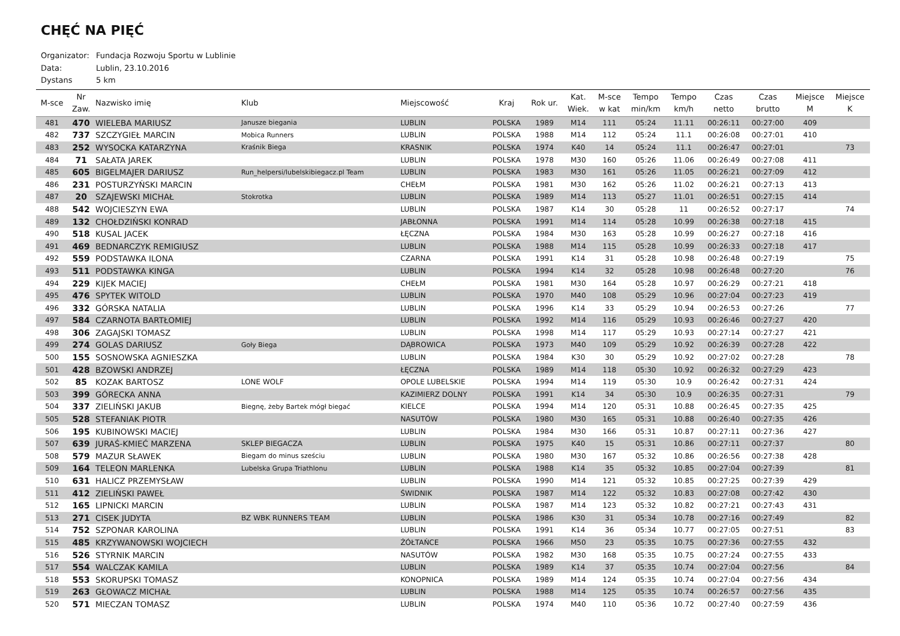CHĘĆ NA PIĘĆ
Organizator: Fundacja Rozwoju Sportu w Lublinie
Data: Lublin, 23.10.2016
Dystans 5 km
| M-sce | Nr Zaw. | Nazwisko imię | Klub | Miejscowość | Kraj | Rok ur. | Kat. Wiek. | M-sce w kat | Tempo min/km | Tempo km/h | Czas netto | Czas brutto | Miejsce M | Miejsce K |
| --- | --- | --- | --- | --- | --- | --- | --- | --- | --- | --- | --- | --- | --- | --- |
| 481 | 470 | WIELEBA MARIUSZ | Janusze biegania | LUBLIN | POLSKA | 1989 | M14 | 111 | 05:24 | 11.11 | 00:26:11 | 00:27:00 | 409 | |
| 482 | 737 | SZCZYGIEŁ MARCIN | Mobica Runners | LUBLIN | POLSKA | 1988 | M14 | 112 | 05:24 | 11.1 | 00:26:08 | 00:27:01 | 410 | |
| 483 | 252 | WYSOCKA KATARZYNA | Kraśnik Biega | KRASNIK | POLSKA | 1974 | K40 | 14 | 05:24 | 11.1 | 00:26:47 | 00:27:01 | | 73 |
| 484 | 71 | SAŁATA JAREK | | LUBLIN | POLSKA | 1978 | M30 | 160 | 05:26 | 11.06 | 00:26:49 | 00:27:08 | 411 | |
| 485 | 605 | BIGELMAJER DARIUSZ | Run_helpersi/lubelskibiegacz.pl Team | LUBLIN | POLSKA | 1983 | M30 | 161 | 05:26 | 11.05 | 00:26:21 | 00:27:09 | 412 | |
| 486 | 231 | POSTURZYŃSKI MARCIN | | CHEŁM | POLSKA | 1981 | M30 | 162 | 05:26 | 11.02 | 00:26:21 | 00:27:13 | 413 | |
| 487 | 20 | SZAJEWSKI MICHAŁ | Stokrotka | LUBLIN | POLSKA | 1989 | M14 | 113 | 05:27 | 11.01 | 00:26:51 | 00:27:15 | 414 | |
| 488 | 542 | WOJCIESZYN EWA | | LUBLIN | POLSKA | 1987 | K14 | 30 | 05:28 | 11 | 00:26:52 | 00:27:17 | | 74 |
| 489 | 132 | CHOŁDZIŃSKI KONRAD | | JABŁONNA | POLSKA | 1991 | M14 | 114 | 05:28 | 10.99 | 00:26:38 | 00:27:18 | 415 | |
| 490 | 518 | KUSAL JACEK | | ŁĘCZNA | POLSKA | 1984 | M30 | 163 | 05:28 | 10.99 | 00:26:27 | 00:27:18 | 416 | |
| 491 | 469 | BEDNARCZYK REMIGIUSZ | | LUBLIN | POLSKA | 1988 | M14 | 115 | 05:28 | 10.99 | 00:26:33 | 00:27:18 | 417 | |
| 492 | 559 | PODSTAWKA ILONA | | CZARNA | POLSKA | 1991 | K14 | 31 | 05:28 | 10.98 | 00:26:48 | 00:27:19 | | 75 |
| 493 | 511 | PODSTAWKA KINGA | | LUBLIN | POLSKA | 1994 | K14 | 32 | 05:28 | 10.98 | 00:26:48 | 00:27:20 | | 76 |
| 494 | 229 | KIJEK MACIEJ | | CHEŁM | POLSKA | 1981 | M30 | 164 | 05:28 | 10.97 | 00:26:29 | 00:27:21 | 418 | |
| 495 | 476 | SPYTEK WITOLD | | LUBLIN | POLSKA | 1970 | M40 | 108 | 05:29 | 10.96 | 00:27:04 | 00:27:23 | 419 | |
| 496 | 332 | GÓRSKA NATALIA | | LUBLIN | POLSKA | 1996 | K14 | 33 | 05:29 | 10.94 | 00:26:53 | 00:27:26 | | 77 |
| 497 | 584 | CZARNOTA BARTŁOMIEJ | | LUBLIN | POLSKA | 1992 | M14 | 116 | 05:29 | 10.93 | 00:26:46 | 00:27:27 | 420 | |
| 498 | 306 | ZAGAJSKI TOMASZ | | LUBLIN | POLSKA | 1998 | M14 | 117 | 05:29 | 10.93 | 00:27:14 | 00:27:27 | 421 | |
| 499 | 274 | GOLAS DARIUSZ | Goły Biega | DĄBROWICA | POLSKA | 1973 | M40 | 109 | 05:29 | 10.92 | 00:26:39 | 00:27:28 | 422 | |
| 500 | 155 | SOSNOWSKA AGNIESZKA | | LUBLIN | POLSKA | 1984 | K30 | 30 | 05:29 | 10.92 | 00:27:02 | 00:27:28 | | 78 |
| 501 | 428 | BZOWSKI ANDRZEJ | | ŁĘCZNA | POLSKA | 1989 | M14 | 118 | 05:30 | 10.92 | 00:26:32 | 00:27:29 | 423 | |
| 502 | 85 | KOZAK BARTOSZ | LONE WOLF | OPOLE LUBELSKIE | POLSKA | 1994 | M14 | 119 | 05:30 | 10.9 | 00:26:42 | 00:27:31 | 424 | |
| 503 | 399 | GÓRECKA ANNA | | KAZIMIERZ DOLNY | POLSKA | 1991 | K14 | 34 | 05:30 | 10.9 | 00:26:35 | 00:27:31 | | 79 |
| 504 | 337 | ZIELIŃSKI JAKUB | Biegnę, żeby Bartek mógł biegać | KIELCE | POLSKA | 1994 | M14 | 120 | 05:31 | 10.88 | 00:26:45 | 00:27:35 | 425 | |
| 505 | 528 | STEFANIAK PIOTR | | NASUTÓW | POLSKA | 1980 | M30 | 165 | 05:31 | 10.88 | 00:26:40 | 00:27:35 | 426 | |
| 506 | 195 | KUBINOWSKI MACIEJ | | LUBLIN | POLSKA | 1984 | M30 | 166 | 05:31 | 10.87 | 00:27:11 | 00:27:36 | 427 | |
| 507 | 639 | JURAŚ-KMIEĆ MARZENA | SKLEP BIEGACZA | LUBLIN | POLSKA | 1975 | K40 | 15 | 05:31 | 10.86 | 00:27:11 | 00:27:37 | | 80 |
| 508 | 579 | MAZUR SŁAWEK | Biegam do minus sześciu | LUBLIN | POLSKA | 1980 | M30 | 167 | 05:32 | 10.86 | 00:26:56 | 00:27:38 | 428 | |
| 509 | 164 | TELEON MARLENKA | Lubelska Grupa Triathlonu | LUBLIN | POLSKA | 1988 | K14 | 35 | 05:32 | 10.85 | 00:27:04 | 00:27:39 | | 81 |
| 510 | 631 | HALICZ PRZEMYSŁAW | | LUBLIN | POLSKA | 1990 | M14 | 121 | 05:32 | 10.85 | 00:27:25 | 00:27:39 | 429 | |
| 511 | 412 | ZIELIŃSKI PAWEŁ | | ŚWIDNIK | POLSKA | 1987 | M14 | 122 | 05:32 | 10.83 | 00:27:08 | 00:27:42 | 430 | |
| 512 | 165 | LIPNICKI MARCIN | | LUBLIN | POLSKA | 1987 | M14 | 123 | 05:32 | 10.82 | 00:27:21 | 00:27:43 | 431 | |
| 513 | 271 | CISEK JUDYTA | BZ WBK RUNNERS TEAM | LUBLIN | POLSKA | 1986 | K30 | 31 | 05:34 | 10.78 | 00:27:16 | 00:27:49 | | 82 |
| 514 | 752 | SZPONAR KAROLINA | | LUBLIN | POLSKA | 1991 | K14 | 36 | 05:34 | 10.77 | 00:27:05 | 00:27:51 | | 83 |
| 515 | 485 | KRZYWANOWSKI WOJCIECH | | ŻÓŁTAŃCE | POLSKA | 1966 | M50 | 23 | 05:35 | 10.75 | 00:27:36 | 00:27:55 | 432 | |
| 516 | 526 | STYRNIK MARCIN | | NASUTÓW | POLSKA | 1982 | M30 | 168 | 05:35 | 10.75 | 00:27:24 | 00:27:55 | 433 | |
| 517 | 554 | WALCZAK KAMILA | | LUBLIN | POLSKA | 1989 | K14 | 37 | 05:35 | 10.74 | 00:27:04 | 00:27:56 | | 84 |
| 518 | 553 | SKORUPSKI TOMASZ | | KONOPNICA | POLSKA | 1989 | M14 | 124 | 05:35 | 10.74 | 00:27:04 | 00:27:56 | 434 | |
| 519 | 263 | GŁOWACZ MICHAŁ | | LUBLIN | POLSKA | 1988 | M14 | 125 | 05:35 | 10.74 | 00:26:57 | 00:27:56 | 435 | |
| 520 | 571 | MIECZAN TOMASZ | | LUBLIN | POLSKA | 1974 | M40 | 110 | 05:36 | 10.72 | 00:27:40 | 00:27:59 | 436 | |